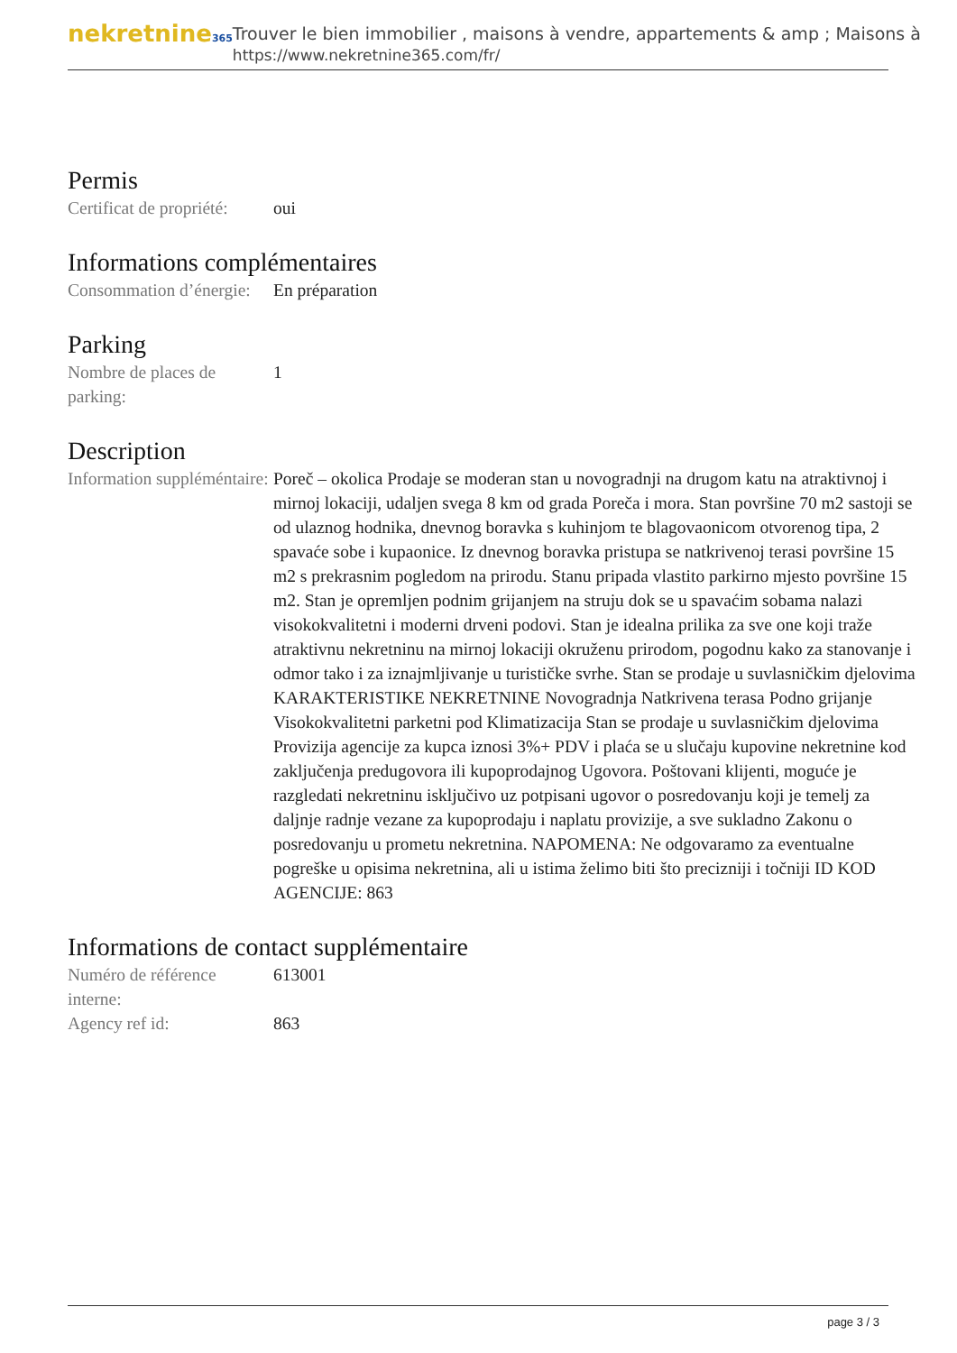nekretnine365
Trouver le bien immobilier , maisons à vendre, appartements & amp ; Maisons à
https://www.nekretnine365.com/fr/
Permis
Certificat de propriété:
oui
Informations complémentaires
Consommation d’énergie:
En préparation
Parking
Nombre de places de parking:
1
Description
Information suppléméntaire:
Poreč – okolica Prodaje se moderan stan u novogradnji na drugom katu na atraktivnoj i mirnoj lokaciji, udaljen svega 8 km od grada Poreča i mora. Stan površine 70 m2 sastoji se od ulaznog hodnika, dnevnog boravka s kuhinjom te blagovaonicom otvorenog tipa, 2 spavaće sobe i kupaonice. Iz dnevnog boravka pristupa se natkrivenoj terasi površine 15 m2 s prekrasnim pogledom na prirodu. Stanu pripada vlastito parkirno mjesto površine 15 m2. Stan je opremljen podnim grijanjem na struju dok se u spavaćim sobama nalazi visokokvalitetni i moderni drveni podovi. Stan je idealna prilika za sve one koji traže atraktivnu nekretninu na mirnoj lokaciji okruženu prirodom, pogodnu kako za stanovanje i odmor tako i za iznajmljivanje u turističke svrhe. Stan se prodaje u suvlasničkim djelovima KARAKTERISTIKE NEKRETNINE Novogradnja Natkrivena terasa Podno grijanje Visokokvalitetni parketni pod Klimatizacija Stan se prodaje u suvlasničkim djelovima Provizija agencije za kupca iznosi 3%+ PDV i plaća se u slučaju kupovine nekretnine kod zaključenja predugovora ili kupoprodajnog Ugovora. Poštovani klijenti, moguće je razgledati nekretninu isključivo uz potpisani ugovor o posredovanju koji je temelj za daljnje radnje vezane za kupoprodaju i naplatu provizije, a sve sukladno Zakonu o posredovanju u prometu nekretnina. NAPOMENA: Ne odgovaramo za eventualne pogreške u opisima nekretnina, ali u istima želimo biti što precizniji i točniji ID KOD AGENCIJE: 863
Informations de contact supplémentaire
Numéro de référence interne:
613001
Agency ref id: 863
page 3 / 3